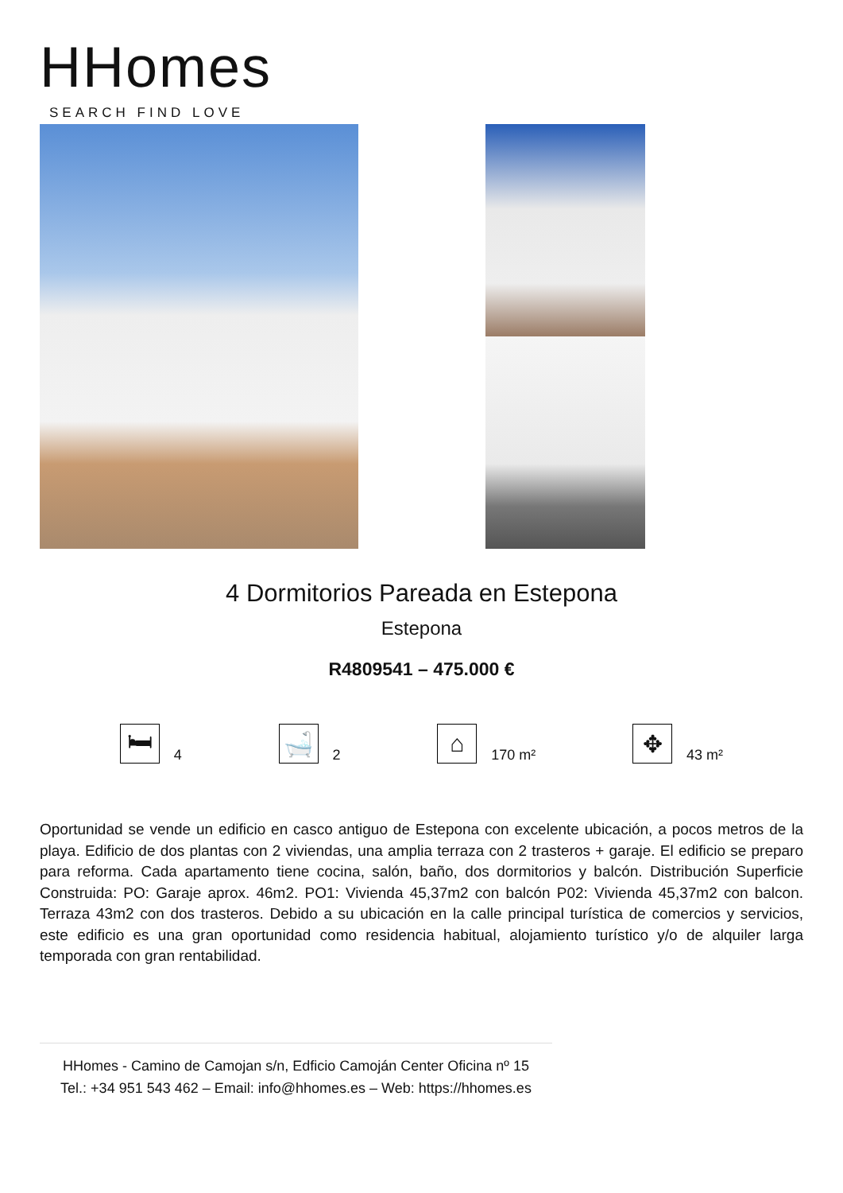HHomes
SEARCH FIND LOVE
4 Dormitorios Pareada en Estepona
Estepona
R4809541 – 475.000 €
🛏
4
🛁
2
⌂
170 m²
✥
43 m²
Oportunidad se vende un edificio en casco antiguo de Estepona con excelente ubicación, a pocos metros de la playa. Edificio de dos plantas con 2 viviendas, una amplia terraza con 2 trasteros + garaje. El edificio se preparo para reforma. Cada apartamento tiene cocina, salón, baño, dos dormitorios y balcón. Distribución Superficie Construida: PO: Garaje aprox. 46m2. PO1: Vivienda 45,37m2 con balcón P02: Vivienda 45,37m2 con balcon. Terraza 43m2 con dos trasteros. Debido a su ubicación en la calle principal turística de comercios y servicios, este edificio es una gran oportunidad como residencia habitual, alojamiento turístico y/o de alquiler larga temporada con gran rentabilidad.
HHomes - Camino de Camojan s/n, Edficio Camoján Center Oficina nº 15
Tel.: +34 951 543 462 – Email: info@hhomes.es – Web: https://hhomes.es